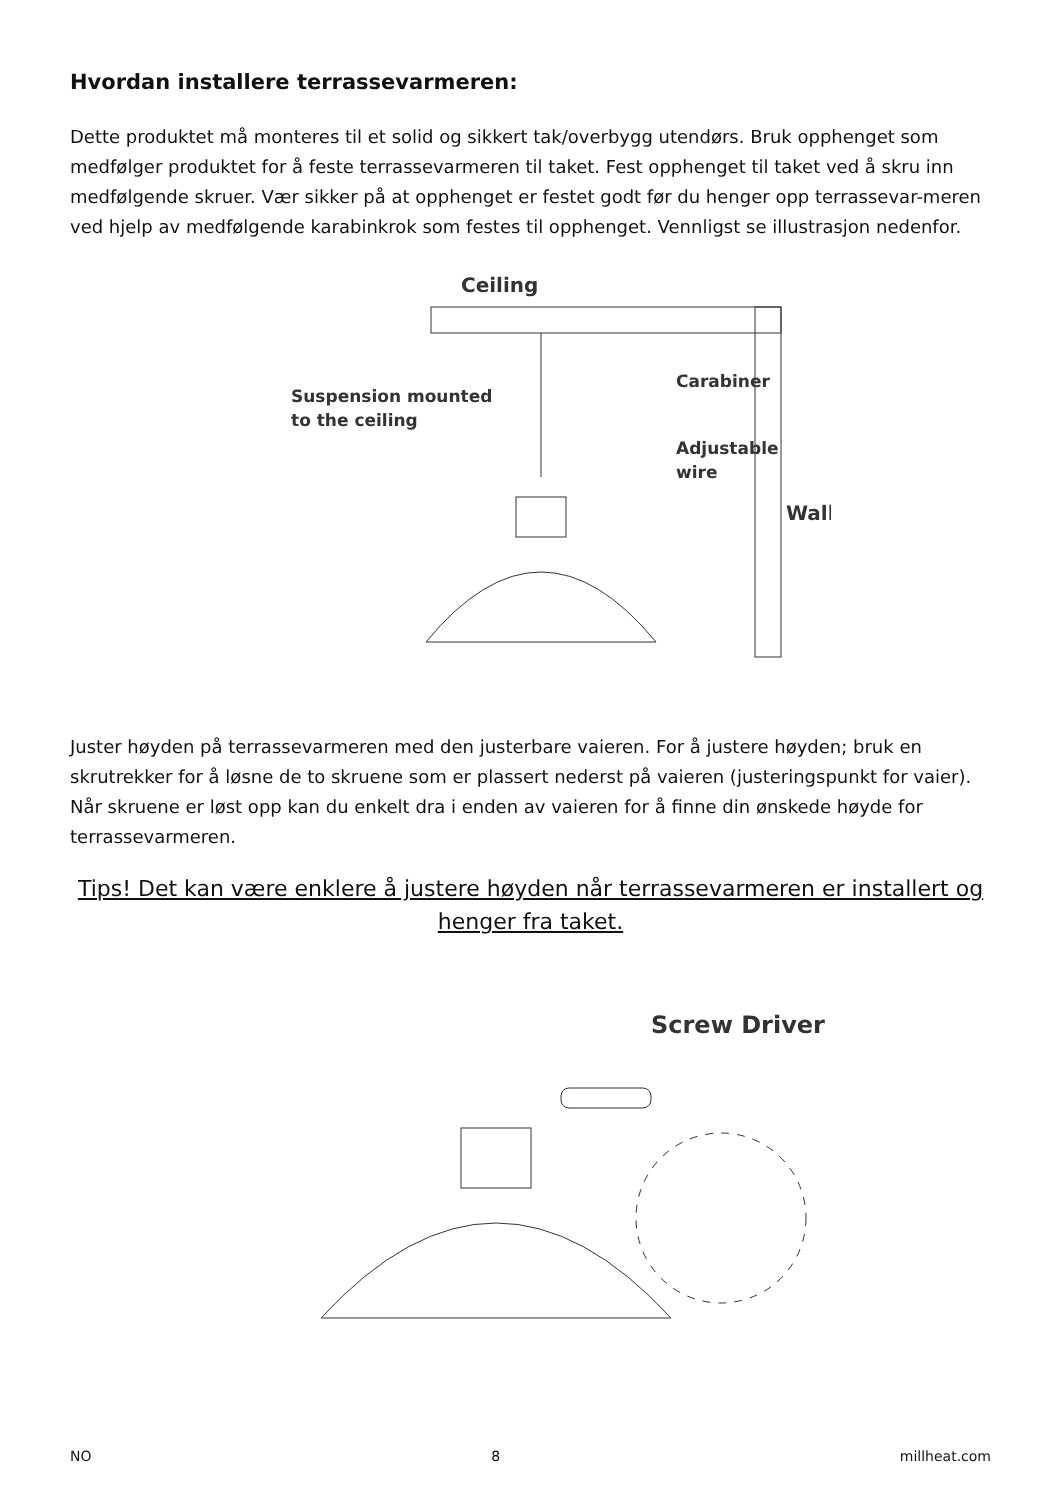Hvordan installere terrassevarmeren:
Dette produktet må monteres til et solid og sikkert tak/overbygg utendørs. Bruk opphenget som medfølger produktet for å feste terrassevarmeren til taket. Fest opphenget til taket ved å skru inn medfølgende skruer. Vær sikker på at opphenget er festet godt før du henger opp terrassevar-meren ved hjelp av medfølgende karabinkrok som festes til opphenget. Vennligst se illustrasjon nedenfor.
Ceiling
Carabiner
Suspension mounted
to the ceiling
Adjustable
wire
Wall
Juster høyden på terrassevarmeren med den justerbare vaieren. For å justere høyden; bruk en skrutrekker for å løsne de to skruene som er plassert nederst på vaieren (justeringspunkt for vaier). Når skruene er løst opp kan du enkelt dra i enden av vaieren for å finne din ønskede høyde for terrassevarmeren.
Tips! Det kan være enklere å justere høyden når terrassevarmeren er installert og henger fra taket.
Screw Driver
NO 8 millheat.com